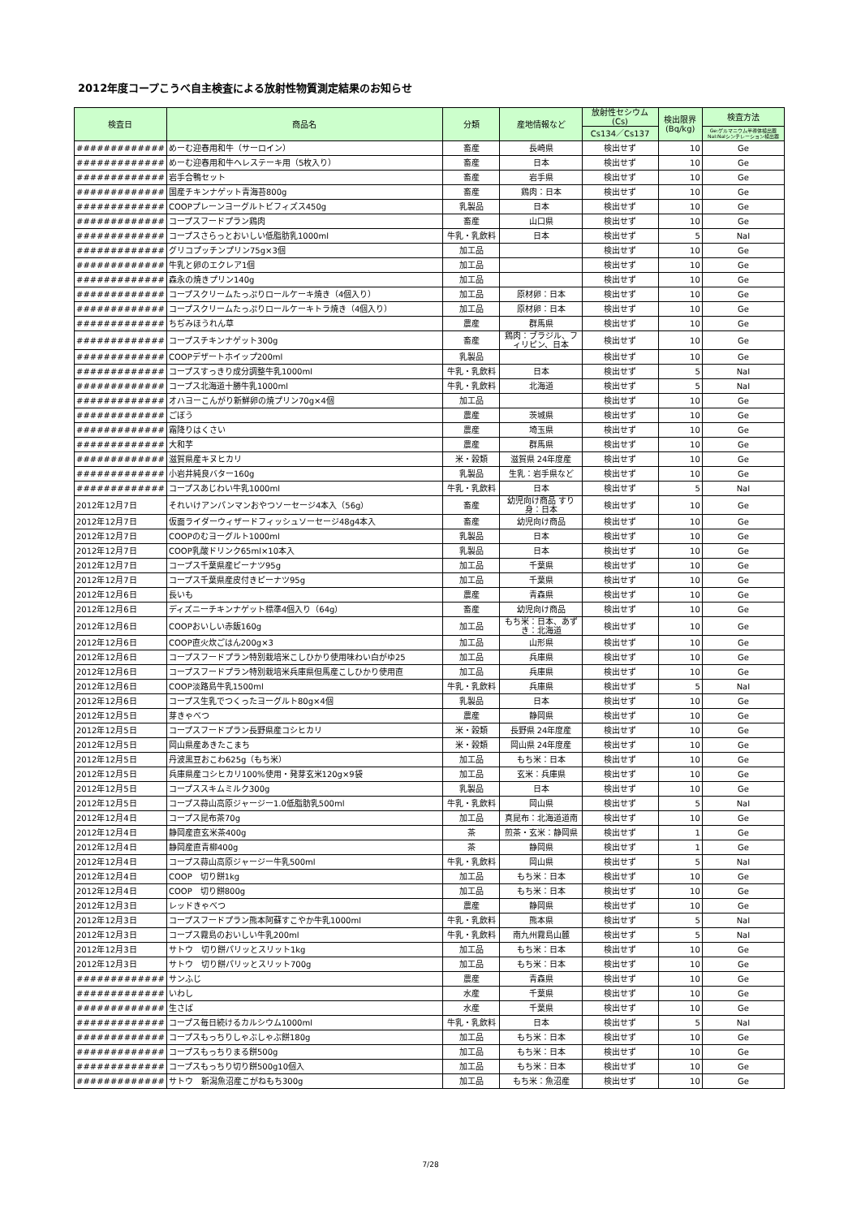2012年度コープこうべ自主検査による放射性物質測定結果のお知らせ
| 検査日 | 商品名 | 分類 | 産地情報など | 放射性セシウム (Cs) | 検出限界 (Bq/kg) | 検査方法 |
| --- | --- | --- | --- | --- | --- | --- |
| | | | | Cs134／Cs137 | | Ge:ゲルマニウム半導体検出器NaI:NaIシンチレーション検出器 |
| ############# | めーむ迎春用和牛（サーロイン） | 畜産 | 長崎県 | 検出せず | 10 | Ge |
| ############# | めーむ迎春用和牛ヘレステーキ用（5枚入り） | 畜産 | 日本 | 検出せず | 10 | Ge |
| ############# | 岩手合鴨セット | 畜産 | 岩手県 | 検出せず | 10 | Ge |
| ############# | 国産チキンナゲット青海苔800g | 畜産 | 鶏肉：日本 | 検出せず | 10 | Ge |
| ############# | COOPプレーンヨーグルトビフィズス450g | 乳製品 | 日本 | 検出せず | 10 | Ge |
| ############# | コープスフードプラン鶏肉 | 畜産 | 山口県 | 検出せず | 10 | Ge |
| ############# | コープスさらっとおいしい低脂肪乳1000ml | 牛乳・乳飲料 | 日本 | 検出せず | 5 | NaI |
| ############# | グリコプッチンプリン75g×3個 | 加工品 | | 検出せず | 10 | Ge |
| ############# | 牛乳と卵のエクレア1個 | 加工品 | | 検出せず | 10 | Ge |
| ############# | 森永の焼きプリン140g | 加工品 | | 検出せず | 10 | Ge |
| ############# | コープスクリームたっぷりロールケーキ焼き（4個入り） | 加工品 | 原材卵：日本 | 検出せず | 10 | Ge |
| ############# | コープスクリームたっぷりロールケーキトラ焼き（4個入り） | 加工品 | 原材卵：日本 | 検出せず | 10 | Ge |
| ############# | ちぢみほうれん草 | 農産 | 群馬県 | 検出せず | 10 | Ge |
| ############# | コープスチキンナゲット300g | 畜産 | 鶏肉：ブラジル、フィリピン、日本 | 検出せず | 10 | Ge |
| ############# | COOPデザートホイップ200ml | 乳製品 | | 検出せず | 10 | Ge |
| ############# | コープスすっきり成分調整牛乳1000ml | 牛乳・乳飲料 | 日本 | 検出せず | 5 | NaI |
| ############# | コープス北海道十勝牛乳1000ml | 牛乳・乳飲料 | 北海道 | 検出せず | 5 | NaI |
| ############# | オハヨーこんがり新鮮卵の焼プリン70g×4個 | 加工品 | | 検出せず | 10 | Ge |
| ############# | ごぼう | 農産 | 茨城県 | 検出せず | 10 | Ge |
| ############# | 霜降りはくさい | 農産 | 埼玉県 | 検出せず | 10 | Ge |
| ############# | 大和芋 | 農産 | 群馬県 | 検出せず | 10 | Ge |
| ############# | 滋賀県産キヌヒカリ | 米・穀類 | 滋賀県 24年度産 | 検出せず | 10 | Ge |
| ############# | 小岩井純良バター160g | 乳製品 | 生乳：岩手県など | 検出せず | 10 | Ge |
| ############# | コープスあじわい牛乳1000ml | 牛乳・乳飲料 | 日本 | 検出せず | 5 | NaI |
| 2012年12月7日 | それいけアンパンマンおやつソーセージ4本入（56g） | 畜産 | 幼児向け商品 すり身：日本 | 検出せず | 10 | Ge |
| 2012年12月7日 | 仮面ライダーウィザードフィッシュソーセージ48g4本入 | 畜産 | 幼児向け商品 | 検出せず | 10 | Ge |
| 2012年12月7日 | COOPのむヨーグルト1000ml | 乳製品 | 日本 | 検出せず | 10 | Ge |
| 2012年12月7日 | COOP乳酸ドリンク65ml×10本入 | 乳製品 | 日本 | 検出せず | 10 | Ge |
| 2012年12月7日 | コープス千葉県産ピーナツ95g | 加工品 | 千葉県 | 検出せず | 10 | Ge |
| 2012年12月7日 | コープス千葉県産皮付きピーナツ95g | 加工品 | 千葉県 | 検出せず | 10 | Ge |
| 2012年12月6日 | 長いも | 農産 | 青森県 | 検出せず | 10 | Ge |
| 2012年12月6日 | ディズニーチキンナゲット標準4個入り（64g） | 畜産 | 幼児向け商品 | 検出せず | 10 | Ge |
| 2012年12月6日 | COOPおいしい赤飯160g | 加工品 | もち米：日本、あずき：北海道 | 検出せず | 10 | Ge |
| 2012年12月6日 | COOP直火炊ごはん200g×3 | 加工品 | 山形県 | 検出せず | 10 | Ge |
| 2012年12月6日 | コープスフードプラン特別栽培米こしひかり使用味わい白がゆ25 | 加工品 | 兵庫県 | 検出せず | 10 | Ge |
| 2012年12月6日 | コープスフードプラン特別栽培米兵庫県但馬産こしひかり使用直 | 加工品 | 兵庫県 | 検出せず | 10 | Ge |
| 2012年12月6日 | COOP淡路島牛乳1500ml | 牛乳・乳飲料 | 兵庫県 | 検出せず | 5 | NaI |
| 2012年12月6日 | コープス生乳でつくったヨーグルト80g×4個 | 乳製品 | 日本 | 検出せず | 10 | Ge |
| 2012年12月5日 | 芽きゃべつ | 農産 | 静岡県 | 検出せず | 10 | Ge |
| 2012年12月5日 | コープスフードプラン長野県産コシヒカリ | 米・穀類 | 長野県 24年度産 | 検出せず | 10 | Ge |
| 2012年12月5日 | 岡山県産あきたこまち | 米・穀類 | 岡山県 24年度産 | 検出せず | 10 | Ge |
| 2012年12月5日 | 丹波黒豆おこわ625g（もち米） | 加工品 | もち米：日本 | 検出せず | 10 | Ge |
| 2012年12月5日 | 兵庫県産コシヒカリ100%使用・発芽玄米120g×9袋 | 加工品 | 玄米：兵庫県 | 検出せず | 10 | Ge |
| 2012年12月5日 | コープススキムミルク300g | 乳製品 | 日本 | 検出せず | 10 | Ge |
| 2012年12月5日 | コープス蒜山高原ジャージー1.0低脂肪乳500ml | 牛乳・乳飲料 | 岡山県 | 検出せず | 5 | NaI |
| 2012年12月4日 | コープス昆布茶70g | 加工品 | 真昆布：北海道道南 | 検出せず | 10 | Ge |
| 2012年12月4日 | 静岡産直玄米茶400g | 茶 | 煎茶・玄米：静岡県 | 検出せず | 1 | Ge |
| 2012年12月4日 | 静岡産直青柳400g | 茶 | 静岡県 | 検出せず | 1 | Ge |
| 2012年12月4日 | コープス蒜山高原ジャージー牛乳500ml | 牛乳・乳飲料 | 岡山県 | 検出せず | 5 | NaI |
| 2012年12月4日 | COOP 切り餅1kg | 加工品 | もち米：日本 | 検出せず | 10 | Ge |
| 2012年12月4日 | COOP 切り餅800g | 加工品 | もち米：日本 | 検出せず | 10 | Ge |
| 2012年12月3日 | レッドきゃべつ | 農産 | 静岡県 | 検出せず | 10 | Ge |
| 2012年12月3日 | コープスフードプラン熊本阿蘇すこやか牛乳1000ml | 牛乳・乳飲料 | 熊本県 | 検出せず | 5 | NaI |
| 2012年12月3日 | コープス霧島のおいしい牛乳200ml | 牛乳・乳飲料 | 南九州霧島山麓 | 検出せず | 5 | NaI |
| 2012年12月3日 | サトウ 切り餅パリッとスリット1kg | 加工品 | もち米：日本 | 検出せず | 10 | Ge |
| 2012年12月3日 | サトウ 切り餅パリッとスリット700g | 加工品 | もち米：日本 | 検出せず | 10 | Ge |
| ############# | サンふじ | 農産 | 青森県 | 検出せず | 10 | Ge |
| ############# | いわし | 水産 | 千葉県 | 検出せず | 10 | Ge |
| ############# | 生さば | 水産 | 千葉県 | 検出せず | 10 | Ge |
| ############# | コープス毎日続けるカルシウム1000ml | 牛乳・乳飲料 | 日本 | 検出せず | 5 | NaI |
| ############# | コープスもっちりしゃぶしゃぶ餅180g | 加工品 | もち米：日本 | 検出せず | 10 | Ge |
| ############# | コープスもっちりまる餅500g | 加工品 | もち米：日本 | 検出せず | 10 | Ge |
| ############# | コープスもっちり切り餅500g10個入 | 加工品 | もち米：日本 | 検出せず | 10 | Ge |
| ############# | サトウ 新潟魚沼産こがねもち300g | 加工品 | もち米：魚沼産 | 検出せず | 10 | Ge |
7/28